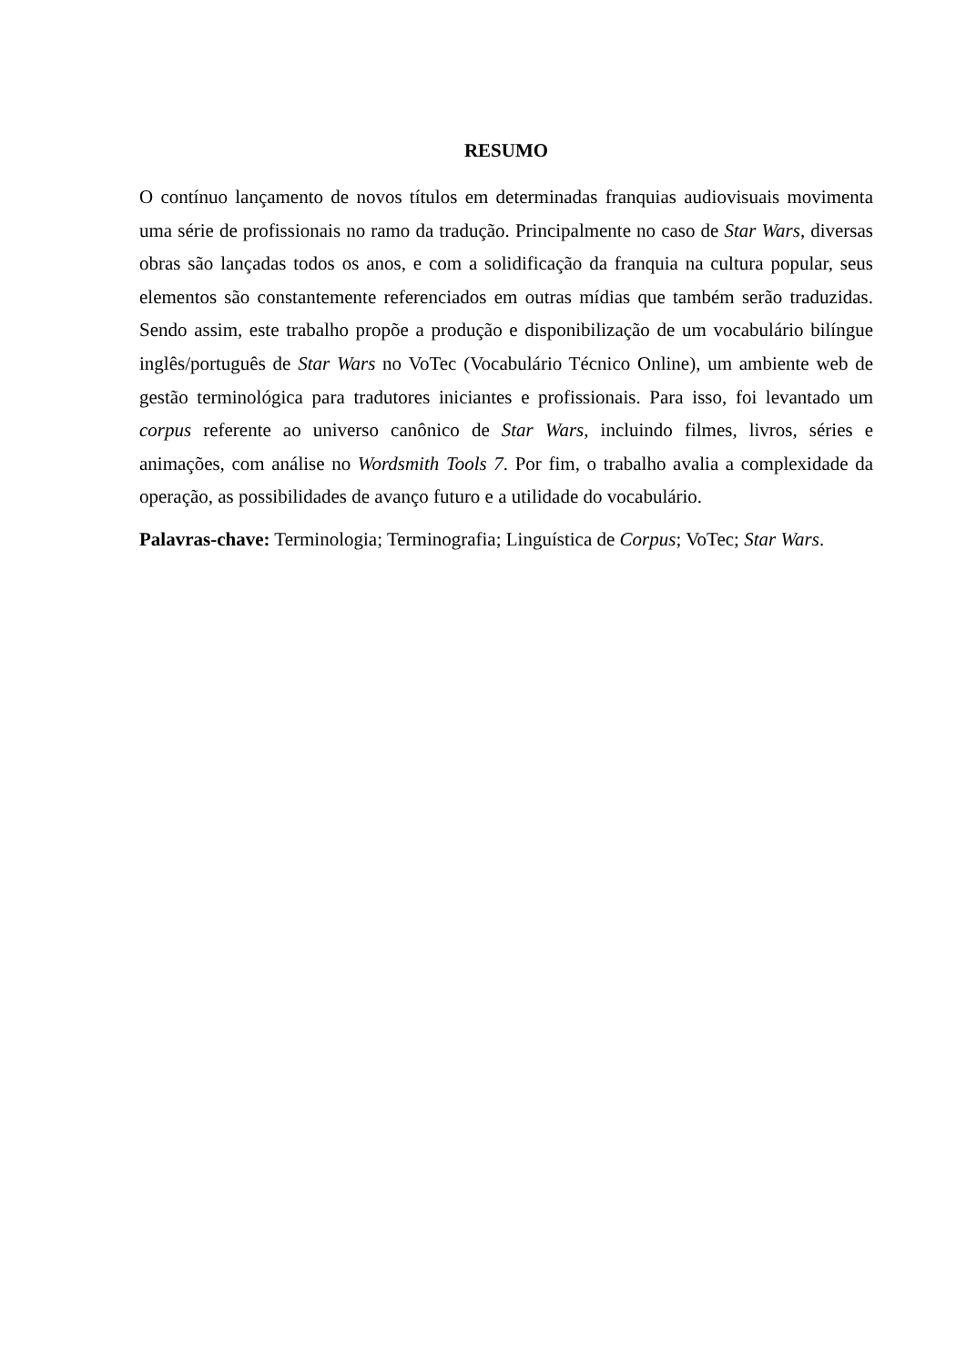RESUMO
O contínuo lançamento de novos títulos em determinadas franquias audiovisuais movimenta uma série de profissionais no ramo da tradução. Principalmente no caso de Star Wars, diversas obras são lançadas todos os anos, e com a solidificação da franquia na cultura popular, seus elementos são constantemente referenciados em outras mídias que também serão traduzidas. Sendo assim, este trabalho propõe a produção e disponibilização de um vocabulário bilíngue inglês/português de Star Wars no VoTec (Vocabulário Técnico Online), um ambiente web de gestão terminológica para tradutores iniciantes e profissionais. Para isso, foi levantado um corpus referente ao universo canônico de Star Wars, incluindo filmes, livros, séries e animações, com análise no Wordsmith Tools 7. Por fim, o trabalho avalia a complexidade da operação, as possibilidades de avanço futuro e a utilidade do vocabulário.
Palavras-chave: Terminologia; Terminografia; Linguística de Corpus; VoTec; Star Wars.